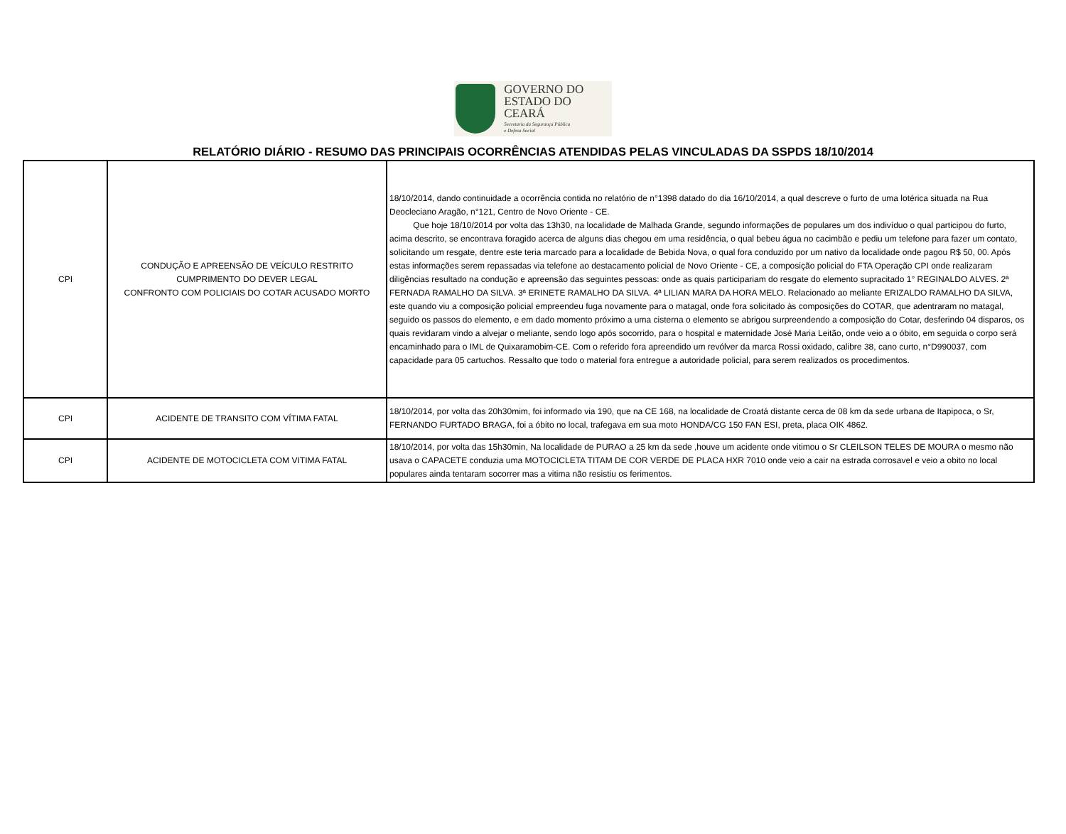GOVERNO DO
ESTADO DO CEARÁ
Secretaria da Segurança Pública
e Defesa Social
RELATÓRIO DIÁRIO - RESUMO DAS PRINCIPAIS OCORRÊNCIAS ATENDIDAS PELAS VINCULADAS DA SSPDS 18/10/2014
| CPI | CONDUÇÃO E APREENSÃO DE VEÍCULO RESTRITO CUMPRIMENTO DO DEVER LEGAL CONFRONTO COM POLICIAIS DO COTAR ACUSADO MORTO | 18/10/2014, dando continuidade a ocorrência contida no relatório de n°1398 datado do dia 16/10/2014, a qual descreve o furto de uma lotérica situada na Rua Deocleciano Aragão, n°121, Centro de Novo Oriente - CE. Que hoje 18/10/2014 por volta das 13h30, na localidade de Malhada Grande, segundo informações de populares um dos indivíduo o qual participou do furto, acima descrito, se encontrava foragido acerca de alguns dias chegou em uma residência, o qual bebeu água no cacimbão e pediu um telefone para fazer um contato, solicitando um resgate, dentre este teria marcado para a localidade de Bebida Nova, o qual fora conduzido por um nativo da localidade onde pagou R$ 50, 00. Após estas informações serem repassadas via telefone ao destacamento policial de Novo Oriente - CE, a composição policial do FTA Operação CPI onde realizaram diligências resultado na condução e apreensão das seguintes pessoas: onde as quais participariam do resgate do elemento supracitado 1° REGINALDO ALVES. 2ª FERNADA RAMALHO DA SILVA. 3ª ERINETE RAMALHO DA SILVA. 4ª LILIAN MARA DA HORA MELO. Relacionado ao meliante ERIZALDO RAMALHO DA SILVA, este quando viu a composição policial empreendeu fuga novamente para o matagal, onde fora solicitado às composições do COTAR, que adentraram no matagal, seguido os passos do elemento, e em dado momento próximo a uma cisterna o elemento se abrigou surpreendendo a composição do Cotar, desferindo 04 disparos, os quais revidaram vindo a alvejar o meliante, sendo logo após socorrido, para o hospital e maternidade José Maria Leitão, onde veio a o óbito, em seguida o corpo será encaminhado para o IML de Quixaramobim-CE. Com o referido fora apreendido um revólver da marca Rossi oxidado, calibre 38, cano curto, n°D990037, com capacidade para 05 cartuchos. Ressalto que todo o material fora entregue a autoridade policial, para serem realizados os procedimentos. |
| CPI | ACIDENTE DE TRANSITO COM VÍTIMA FATAL | 18/10/2014, por volta das 20h30mim, foi informado via 190, que na CE 168, na localidade de Croatá distante cerca de 08 km da sede urbana de Itapipoca, o Sr, FERNANDO FURTADO BRAGA, foi a óbito no local, trafegava em sua moto HONDA/CG 150 FAN ESI, preta, placa OIK 4862. |
| CPI | ACIDENTE DE MOTOCICLETA COM VITIMA FATAL | 18/10/2014, por volta das 15h30min, Na localidade de PURAO a 25 km da sede ,houve um acidente onde vitimou o Sr CLEILSON TELES DE MOURA o mesmo não usava o CAPACETE conduzia uma MOTOCICLETA TITAM DE COR VERDE DE PLACA HXR 7010 onde veio a cair na estrada corrosavel e veio a obito no local populares ainda tentaram socorrer mas a vitima não resistiu os ferimentos. |